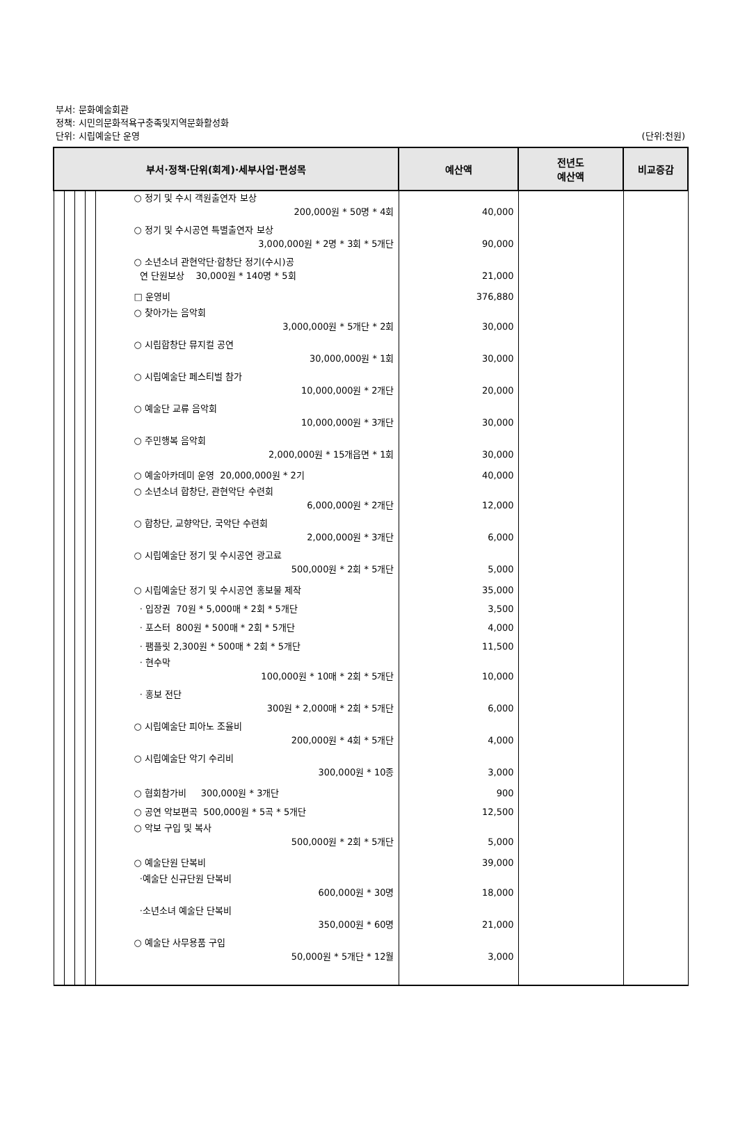부서: 문화예술회관
정책: 시민의문화적욕구충족및지역문화활성화
단위: 시립예술단 운영 (단위:천원)
| 부서·정책·단위(회계)·세부사업·편성목 | | | | | 예산액 | 전년도 예산액 | 비교증감 |
| --- | --- | --- | --- | --- | --- | --- | --- |
| | | | | ○ 정기 및 수시 객원출연자 보상 200,000원 * 50명 * 4회 ○ 정기 및 수시공연 특별출연자 보상 3,000,000원 * 2명 * 3회 * 5개단 ○ 소년소녀 관현악단·합창단 정기(수시)공 연 단원보상 30,000원 * 140명 * 5회 □ 운영비 ○ 찾아가는 음악회 3,000,000원 * 5개단 * 2회 ○ 시립합창단 뮤지컬 공연 30,000,000원 * 1회 ○ 시립예술단 페스티벌 참가 10,000,000원 * 2개단 ○ 예술단 교류 음악회 10,000,000원 * 3개단 ○ 주민행복 음악회 2,000,000원 * 15개읍면 * 1회 ○ 예술아카데미 운영 20,000,000원 * 2기 ○ 소년소녀 합창단, 관현악단 수련회 6,000,000원 * 2개단 ○ 합창단, 교향악단, 국악단 수련회 2,000,000원 * 3개단 ○ 시립예술단 정기 및 수시공연 광고료 500,000원 * 2회 * 5개단 ○ 시립예술단 정기 및 수시공연 홍보물 제작 · 입장권 70원 * 5,000매 * 2회 * 5개단 · 포스터 800원 * 500매 * 2회 * 5개단 · 팸플릿 2,300원 * 500매 * 2회 * 5개단 · 현수막 100,000원 * 10매 * 2회 * 5개단 · 홍보 전단 300원 * 2,000매 * 2회 * 5개단 ○ 시립예술단 피아노 조율비 200,000원 * 4회 * 5개단 ○ 시립예술단 악기 수리비 300,000원 * 10종 ○ 협회참가비 300,000원 * 3개단 ○ 공연 악보편곡 500,000원 * 5곡 * 5개단 ○ 악보 구입 및 복사 500,000원 * 2회 * 5개단 ○ 예술단원 단복비 ·예술단 신규단원 단복비 600,000원 * 30명 ·소년소녀 예술단 단복비 350,000원 * 60명 ○ 예술단 사무용품 구입 50,000원 * 5개단 * 12월 | 40,000 90,000 21,000 376,880 30,000 30,000 20,000 30,000 30,000 40,000 12,000 6,000 5,000 35,000 3,500 4,000 11,500 10,000 6,000 4,000 3,000 900 12,500 5,000 39,000 18,000 21,000 3,000 | | |